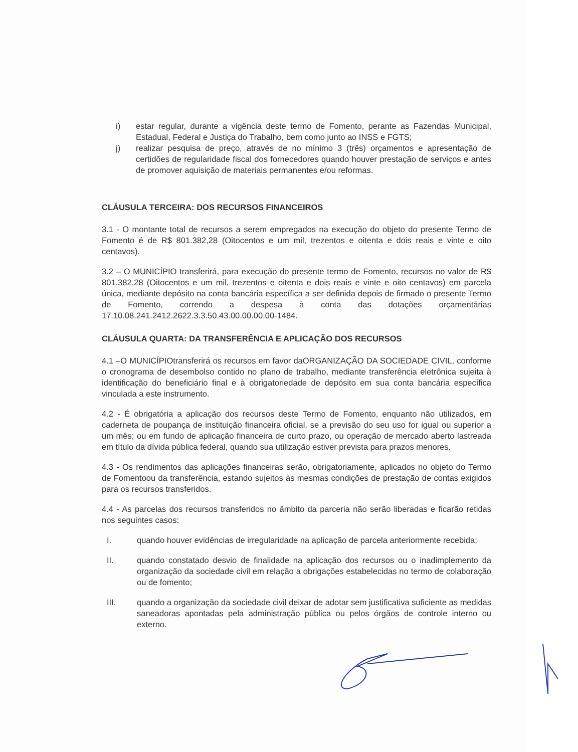i) estar regular, durante a vigência deste termo de Fomento, perante as Fazendas Municipal, Estadual, Federal e Justiça do Trabalho, bem como junto ao INSS e FGTS;
j) realizar pesquisa de preço, através de no mínimo 3 (três) orçamentos e apresentação de certidões de regularidade fiscal dos fornecedores quando houver prestação de serviços e antes de promover aquisição de materiais permanentes e/ou reformas.
CLÁUSULA TERCEIRA: DOS RECURSOS FINANCEIROS
3.1 - O montante total de recursos a serem empregados na execução do objeto do presente Termo de Fomento é de R$ 801.382,28 (Oitocentos e um mil, trezentos e oitenta e dois reais e vinte e oito centavos).
3.2 – O MUNICÍPIO transferirá, para execução do presente termo de Fomento, recursos no valor de R$ 801.382,28 (Oitocentos e um mil, trezentos e oitenta e dois reais e vinte e oito centavos) em parcela única, mediante depósito na conta bancária específica a ser definida depois de firmado o presente Termo de Fomento, correndo a despesa à conta das dotações orçamentárias 17.10.08.241.2412.2622.3.3.50.43.00.00.00.00-1484.
CLÁUSULA QUARTA: DA TRANSFERÊNCIA E APLICAÇÃO DOS RECURSOS
4.1 –O MUNICÍPIOtransferirá os recursos em favor daORGANIZAÇÃO DA SOCIEDADE CIVIL, conforme o cronograma de desembolso contido no plano de trabalho, mediante transferência eletrônica sujeita à identificação do beneficiário final e à obrigatoriedade de depósito em sua conta bancária específica vinculada a este instrumento.
4.2 - É obrigatória a aplicação dos recursos deste Termo de Fomento, enquanto não utilizados, em caderneta de poupança de instituição financeira oficial, se a previsão do seu uso for igual ou superior a um mês; ou em fundo de aplicação financeira de curto prazo, ou operação de mercado aberto lastreada em título da dívida pública federal, quando sua utilização estiver prevista para prazos menores.
4.3 - Os rendimentos das aplicações financeiras serão, obrigatoriamente, aplicados no objeto do Termo de Fomentoou da transferência, estando sujeitos às mesmas condições de prestação de contas exigidos para os recursos transferidos.
4.4 - As parcelas dos recursos transferidos no âmbito da parceria não serão liberadas e ficarão retidas nos seguintes casos:
I. quando houver evidências de irregularidade na aplicação de parcela anteriormente recebida;
II. quando constatado desvio de finalidade na aplicação dos recursos ou o inadimplemento da organização da sociedade civil em relação a obrigações estabelecidas no termo de colaboração ou de fomento;
III. quando a organização da sociedade civil deixar de adotar sem justificativa suficiente as medidas saneadoras apontadas pela administração pública ou pelos órgãos de controle interno ou externo.